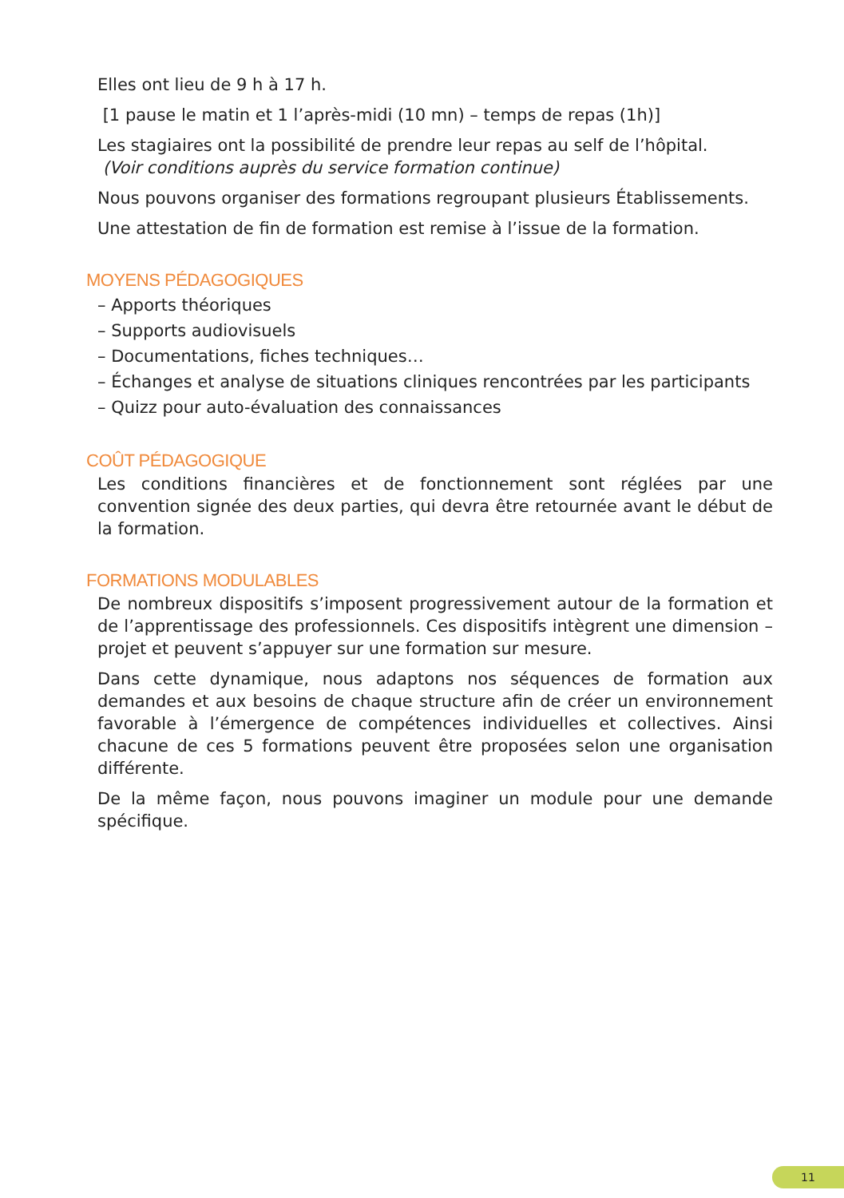Elles ont lieu de 9 h à 17 h.
[1 pause le matin et 1 l’après-midi (10 mn) – temps de repas (1h)]
Les stagiaires ont la possibilité de prendre leur repas au self de l’hôpital.
(Voir conditions auprès du service formation continue)
Nous pouvons organiser des formations regroupant plusieurs Établissements.
Une attestation de fin de formation est remise à l’issue de la formation.
MOYENS PÉDAGOGIQUES
– Apports théoriques
– Supports audiovisuels
– Documentations, fiches techniques…
– Échanges et analyse de situations cliniques rencontrées par les participants
– Quizz pour auto-évaluation des connaissances
COÛT PÉDAGOGIQUE
Les conditions financières et de fonctionnement sont réglées par une convention signée des deux parties, qui devra être retournée avant le début de la formation.
FORMATIONS MODULABLES
De nombreux dispositifs s’imposent progressivement autour de la formation et de l’apprentissage des professionnels. Ces dispositifs intègrent une dimension – projet et peuvent s’appuyer sur une formation sur mesure.
Dans cette dynamique, nous adaptons nos séquences de formation aux demandes et aux besoins de chaque structure afin de créer un environnement favorable à l’émergence de compétences individuelles et collectives. Ainsi chacune de ces 5 formations peuvent être proposées selon une organisation différente.
De la même façon, nous pouvons imaginer un module pour une demande spécifique.
11